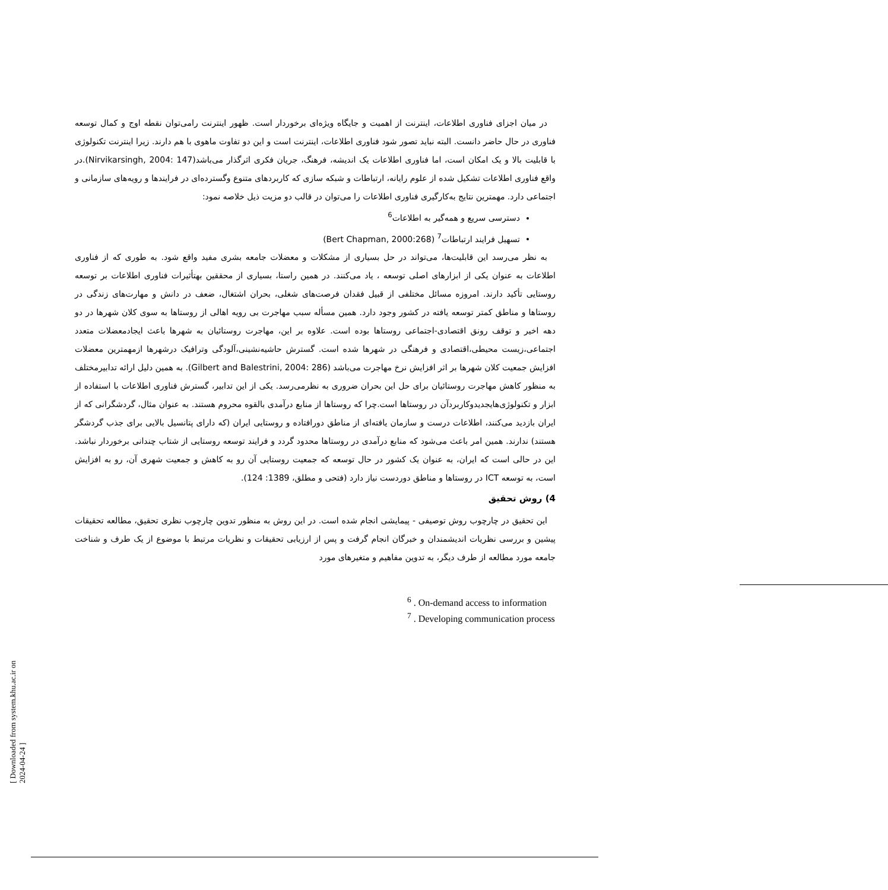در میان اجزای فناوری اطلاعات، اینترنت از اهمیت و جایگاه ویژه‌ای برخوردار است. ظهور اینترنت رامی‌توان نقطه اوج و کمال توسعه فناوری در حال حاضر دانست. البته نباید تصور شود فناوری اطلاعات، اینترنت است و این دو تفاوت ماهوی با هم دارند. زیرا اینترنت تکنولوژی با قابلیت بالا و یک امکان است، اما فناوری اطلاعات یک اندیشه، فرهنگ، جریان فکری اثرگذار می‌باشد(Nirvikarsingh, 2004: 147).در واقع فناوری اطلاعات تشکیل شده از علوم رایانه، ارتباطات و شبکه سازی که کاربردهای متنوع وگسترده‌ای در فرایندها و رویه‌های سازمانی و اجتماعی دارد. مهمترین نتایج به‌کارگیری فناوری اطلاعات را می‌توان در قالب دو مزیت ذیل خلاصه نمود:
دسترسی سریع و همه‌گیر به اطلاعات<sup>6</sup>
تسهیل فرایند ارتباطات<sup>7</sup> (Bert Chapman, 2000:268)
به نظر می‌رسد این قابلیت‌ها، می‌تواند در حل بسیاری از مشکلات و معضلات جامعه بشری مفید واقع شود. به طوری که از فناوری اطلاعات به عنوان یکی از ابزارهای اصلی توسعه ، یاد می‌کنند. در همین راستا، بسیاری از محققین بهتأثیرات فناوری اطلاعات بر توسعه روستایی تأکید دارند. امروزه مسائل مختلفی از قبیل فقدان فرصت‌های شغلی، بحران اشتغال، ضعف در دانش و مهارت‌های زندگی در روستاها و مناطق کمتر توسعه یافته در کشور وجود دارد. همین مسأله سبب مهاجرت بی رویه اهالی از روستاها به سوی کلان شهرها در دو دهه اخیر و توقف رونق اقتصادی-اجتماعی روستاها بوده است. علاوه بر این، مهاجرت روستائیان به شهرها باعث ایجادمعضلات متعدد اجتماعی،زیست محیطی،اقتصادی و فرهنگی در شهرها شده است. گسترش حاشیه‌نشینی،آلودگی وترافیک درشهرها ازمهمترین معضلات افزایش جمعیت کلان شهرها بر اثر افزایش نرخ مهاجرت می‌باشد (Gilbert and Balestrini, 2004: 286). به همین دلیل ارائه تدابیرمختلف به منظور کاهش مهاجرت روستائیان برای حل این بحران ضروری به نظرمی‌رسد. یکی از این تدابیر، گسترش فناوری اطلاعات با استفاده از ابزار و تکنولوژی‌هایجدیدوکاربردآن در روستاها است.چرا که روستاها از منابع درآمدی بالقوه محروم هستند. به عنوان مثال، گردشگرانی که از ایران بازدید می‌کنند، اطلاعات درست و سازمان یافته‌ای از مناطق دورافتاده و روستایی ایران (که دارای پتانسیل بالایی برای جذب گردشگر هستند) ندارند. همین امر باعث می‌شود که منابع درآمدی در روستاها محدود گردد و فرایند توسعه روستایی از شتاب چندانی برخوردار نباشد. این در حالی است که ایران، به عنوان یک کشور در حال توسعه که جمعیت روستایی آن رو به کاهش و جمعیت شهری آن، رو به افزایش است، به توسعه ICT در روستاها و مناطق دوردست نیاز دارد (فتحی و مطلق، 1389: 124).
4) روش تحقیق
این تحقیق در چارچوب روش توصیفی - پیمایشی انجام شده است. در این روش به منظور تدوین چارچوب نظری تحقیق، مطالعه تحقیقات پیشین و بررسی نظریات اندیشمندان و خبرگان انجام گرفت و پس از ارزیابی تحقیقات و نظریات مرتبط با موضوع از یک طرف و شناخت جامعه مورد مطالعه از طرف دیگر، به تدوین مفاهیم و متغیرهای مورد
<sup>6</sup> . On-demand access to information
<sup>7</sup> . Developing communication process
[ Downloaded from system.khu.ac.ir on 2024-04-24 ]